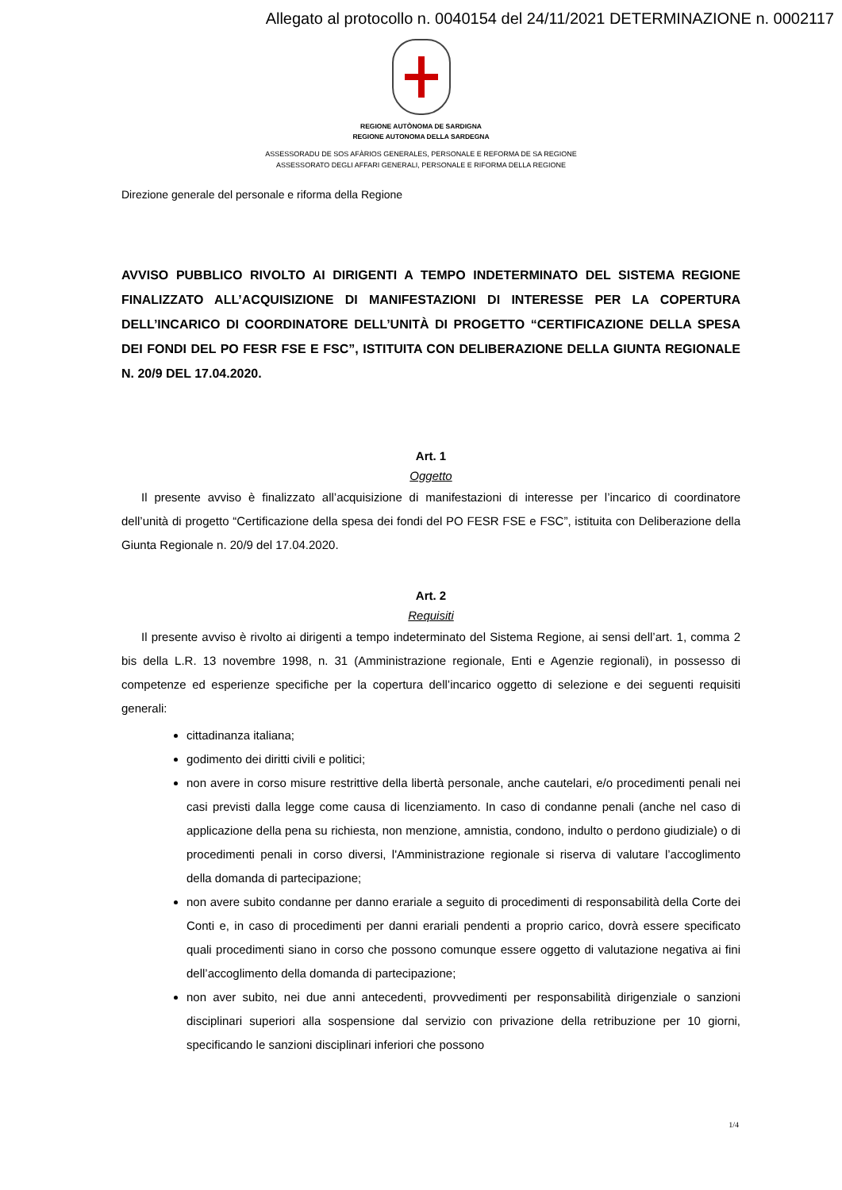Allegato al protocollo n. 0040154 del 24/11/2021 DETERMINAZIONE n. 0002117
REGIONE AUTÒNOMA DE SARDIGNA
REGIONE AUTONOMA DELLA SARDEGNA
ASSESSORADU DE SOS AFÀRIOS GENERALES, PERSONALE E REFORMA DE SA REGIONE
ASSESSORATO DEGLI AFFARI GENERALI, PERSONALE E RIFORMA DELLA REGIONE
Direzione generale del personale e riforma della Regione
AVVISO PUBBLICO RIVOLTO AI DIRIGENTI A TEMPO INDETERMINATO DEL SISTEMA REGIONE FINALIZZATO ALL’ACQUISIZIONE DI MANIFESTAZIONI DI INTERESSE PER LA COPERTURA DELL’INCARICO DI COORDINATORE DELL’UNITÀ DI PROGETTO “CERTIFICAZIONE DELLA SPESA DEI FONDI DEL PO FESR FSE E FSC”, ISTITUITA CON DELIBERAZIONE DELLA GIUNTA REGIONALE N. 20/9 DEL 17.04.2020.
Art. 1
Oggetto
Il presente avviso è finalizzato all’acquisizione di manifestazioni di interesse per l’incarico di coordinatore dell’unità di progetto “Certificazione della spesa dei fondi del PO FESR FSE e FSC”, istituita con Deliberazione della Giunta Regionale n. 20/9 del 17.04.2020.
Art. 2
Requisiti
Il presente avviso è rivolto ai dirigenti a tempo indeterminato del Sistema Regione, ai sensi dell’art. 1, comma 2 bis della L.R. 13 novembre 1998, n. 31 (Amministrazione regionale, Enti e Agenzie regionali), in possesso di competenze ed esperienze specifiche per la copertura dell’incarico oggetto di selezione e dei seguenti requisiti generali:
cittadinanza italiana;
godimento dei diritti civili e politici;
non avere in corso misure restrittive della libertà personale, anche cautelari, e/o procedimenti penali nei casi previsti dalla legge come causa di licenziamento. In caso di condanne penali (anche nel caso di applicazione della pena su richiesta, non menzione, amnistia, condono, indulto o perdono giudiziale) o di procedimenti penali in corso diversi, l'Amministrazione regionale si riserva di valutare l’accoglimento della domanda di partecipazione;
non avere subito condanne per danno erariale a seguito di procedimenti di responsabilità della Corte dei Conti e, in caso di procedimenti per danni erariali pendenti a proprio carico, dovrà essere specificato quali procedimenti siano in corso che possono comunque essere oggetto di valutazione negativa ai fini dell’accoglimento della domanda di partecipazione;
non aver subito, nei due anni antecedenti, provvedimenti per responsabilità dirigenziale o sanzioni disciplinari superiori alla sospensione dal servizio con privazione della retribuzione per 10 giorni, specificando le sanzioni disciplinari inferiori che possono
1/4